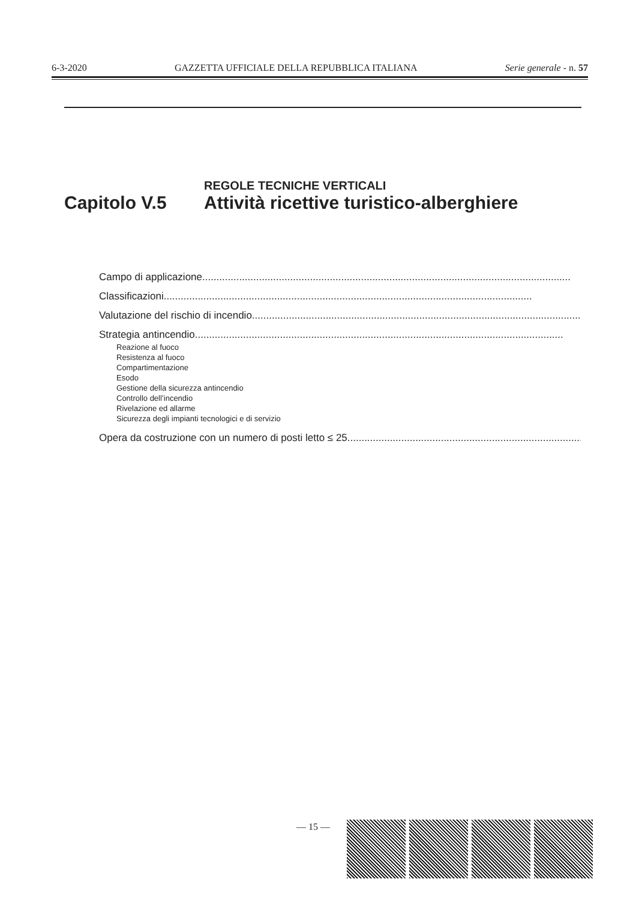6-3-2020 GAZZETTA UFFICIALE DELLA REPUBBLICA ITALIANA Serie generale - n. 57
REGOLE TECNICHE VERTICALI
Capitolo V.5 Attività ricettive turistico-alberghiere
Campo di applicazione..................................................................................................................................
Classificazioni..................................................................................................................................
Valutazione del rischio di incendio..................................................................................................................................
Strategia antincendio..................................................................................................................................
Reazione al fuoco
Resistenza al fuoco
Compartimentazione
Esodo
Gestione della sicurezza antincendio
Controllo dell’incendio
Rivelazione ed allarme
Sicurezza degli impianti tecnologici e di servizio
Opera da costruzione con un numero di posti letto ≤ 25..................................................................................................................................
— 15 —